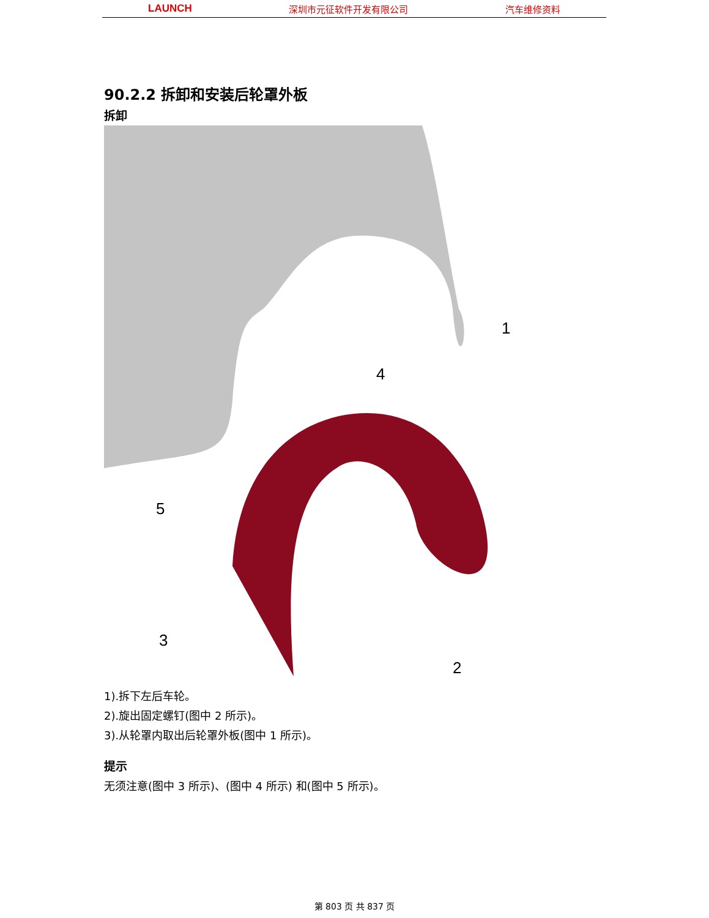LAUNCH 深圳市元征软件开发有限公司 汽车维修资料
90.2.2 拆卸和安装后轮罩外板
拆卸
1
2
3
4
5
1).拆下左后车轮。
2).旋出固定螺钉(图中 2 所示)。
3).从轮罩内取出后轮罩外板(图中 1 所示)。
提示
无须注意(图中 3 所示)、(图中 4 所示) 和(图中 5 所示)。
第 803 页 共 837 页